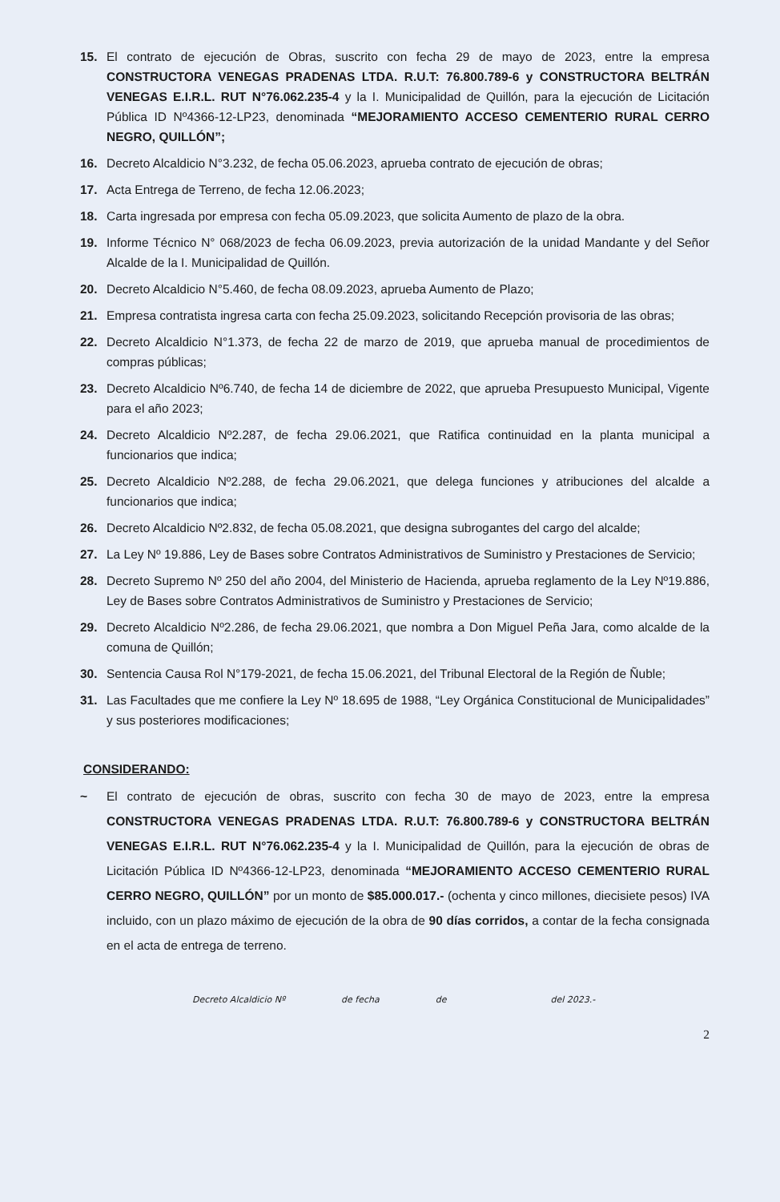15. El contrato de ejecución de Obras, suscrito con fecha 29 de mayo de 2023, entre la empresa CONSTRUCTORA VENEGAS PRADENAS LTDA. R.U.T: 76.800.789-6 y CONSTRUCTORA BELTRÁN VENEGAS E.I.R.L. RUT N°76.062.235-4 y la I. Municipalidad de Quillón, para la ejecución de Licitación Pública ID Nº4366-12-LP23, denominada “MEJORAMIENTO ACCESO CEMENTERIO RURAL CERRO NEGRO, QUILLÓN”;
16. Decreto Alcaldicio N°3.232, de fecha 05.06.2023, aprueba contrato de ejecución de obras;
17. Acta Entrega de Terreno, de fecha 12.06.2023;
18. Carta ingresada por empresa con fecha 05.09.2023, que solicita Aumento de plazo de la obra.
19. Informe Técnico N° 068/2023 de fecha 06.09.2023, previa autorización de la unidad Mandante y del Señor Alcalde de la I. Municipalidad de Quillón.
20. Decreto Alcaldicio N°5.460, de fecha 08.09.2023, aprueba Aumento de Plazo;
21. Empresa contratista ingresa carta con fecha 25.09.2023, solicitando Recepción provisoria de las obras;
22. Decreto Alcaldicio N°1.373, de fecha 22 de marzo de 2019, que aprueba manual de procedimientos de compras públicas;
23. Decreto Alcaldicio Nº6.740, de fecha 14 de diciembre de 2022, que aprueba Presupuesto Municipal, Vigente para el año 2023;
24. Decreto Alcaldicio Nº2.287, de fecha 29.06.2021, que Ratifica continuidad en la planta municipal a funcionarios que indica;
25. Decreto Alcaldicio Nº2.288, de fecha 29.06.2021, que delega funciones y atribuciones del alcalde a funcionarios que indica;
26. Decreto Alcaldicio Nº2.832, de fecha 05.08.2021, que designa subrogantes del cargo del alcalde;
27. La Ley Nº 19.886, Ley de Bases sobre Contratos Administrativos de Suministro y Prestaciones de Servicio;
28. Decreto Supremo Nº 250 del año 2004, del Ministerio de Hacienda, aprueba reglamento de la Ley Nº19.886, Ley de Bases sobre Contratos Administrativos de Suministro y Prestaciones de Servicio;
29. Decreto Alcaldicio Nº2.286, de fecha 29.06.2021, que nombra a Don Miguel Peña Jara, como alcalde de la comuna de Quillón;
30. Sentencia Causa Rol N°179-2021, de fecha 15.06.2021, del Tribunal Electoral de la Región de Ñuble;
31. Las Facultades que me confiere la Ley Nº 18.695 de 1988, “Ley Orgánica Constitucional de Municipalidades” y sus posteriores modificaciones;
CONSIDERANDO:
~ El contrato de ejecución de obras, suscrito con fecha 30 de mayo de 2023, entre la empresa CONSTRUCTORA VENEGAS PRADENAS LTDA. R.U.T: 76.800.789-6 y CONSTRUCTORA BELTRÁN VENEGAS E.I.R.L. RUT N°76.062.235-4 y la I. Municipalidad de Quillón, para la ejecución de obras de Licitación Pública ID Nº4366-12-LP23, denominada “MEJORAMIENTO ACCESO CEMENTERIO RURAL CERRO NEGRO, QUILLÓN” por un monto de $85.000.017.- (ochenta y cinco millones, diecisiete pesos) IVA incluido, con un plazo máximo de ejecución de la obra de 90 días corridos, a contar de la fecha consignada en el acta de entrega de terreno.
2
Decreto Alcaldicio Nº de fecha de del 2023.-